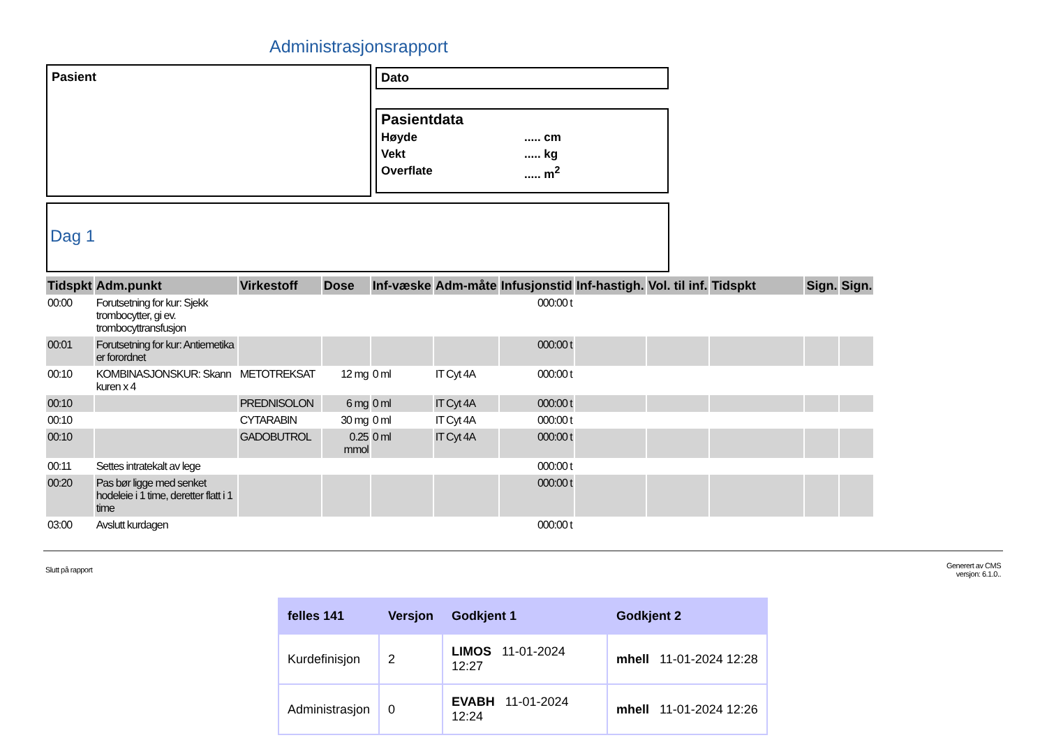Administrasjonsrapport
Pasient Dato
Pasientdata
Høyde..... cm Vekt..... kg Overflate..... m<sup>2</sup>
Dag 1
| Tidspkt | Adm.punkt | Virkestoff | Dose | Inf-væske | Adm-måte | Infusjonstid | Inf-hastigh. | Vol. til inf. | Tidspkt | Sign. | Sign. |
| --- | --- | --- | --- | --- | --- | --- | --- | --- | --- | --- | --- |
| 00:00 | Forutsetning for kur: Sjekk trombocytter, gi ev. trombocyttransfusjon | | | | | 000:00 t | | | | | |
| 00:01 | Forutsetning for kur: Antiemetika er forordnet | | | | | 000:00 t | | | | | |
| 00:10 | KOMBINASJONSKUR: Skann kuren x 4 | METOTREKSAT | 12 mg | 0 ml | IT Cyt 4A | 000:00 t | | | | | |
| 00:10 | | PREDNISOLON | 6 mg | 0 ml | IT Cyt 4A | 000:00 t | | | | | |
| 00:10 | | CYTARABIN | 30 mg | 0 ml | IT Cyt 4A | 000:00 t | | | | | |
| 00:10 | | GADOBUTROL | 0.25 mmol | 0 ml | IT Cyt 4A | 000:00 t | | | | | |
| 00:11 | Settes intratekalt av lege | | | | | 000:00 t | | | | | |
| 00:20 | Pas bør ligge med senket hodeleie i 1 time, deretter flatt i 1 time | | | | | 000:00 t | | | | | |
| 03:00 | Avslutt kurdagen | | | | | 000:00 t | | | | | |
Slutt på rapport
Generert av CMS
versjon: 6.1.0..
| felles 141 | Versjon | Godkjent 1 | Godkjent 2 |
| --- | --- | --- | --- |
| Kurdefinisjon | 2 | LIMOS 11-01-2024 12:27 | mhell 11-01-2024 12:28 |
| Administrasjon | 0 | EVABH 11-01-2024 12:24 | mhell 11-01-2024 12:26 |